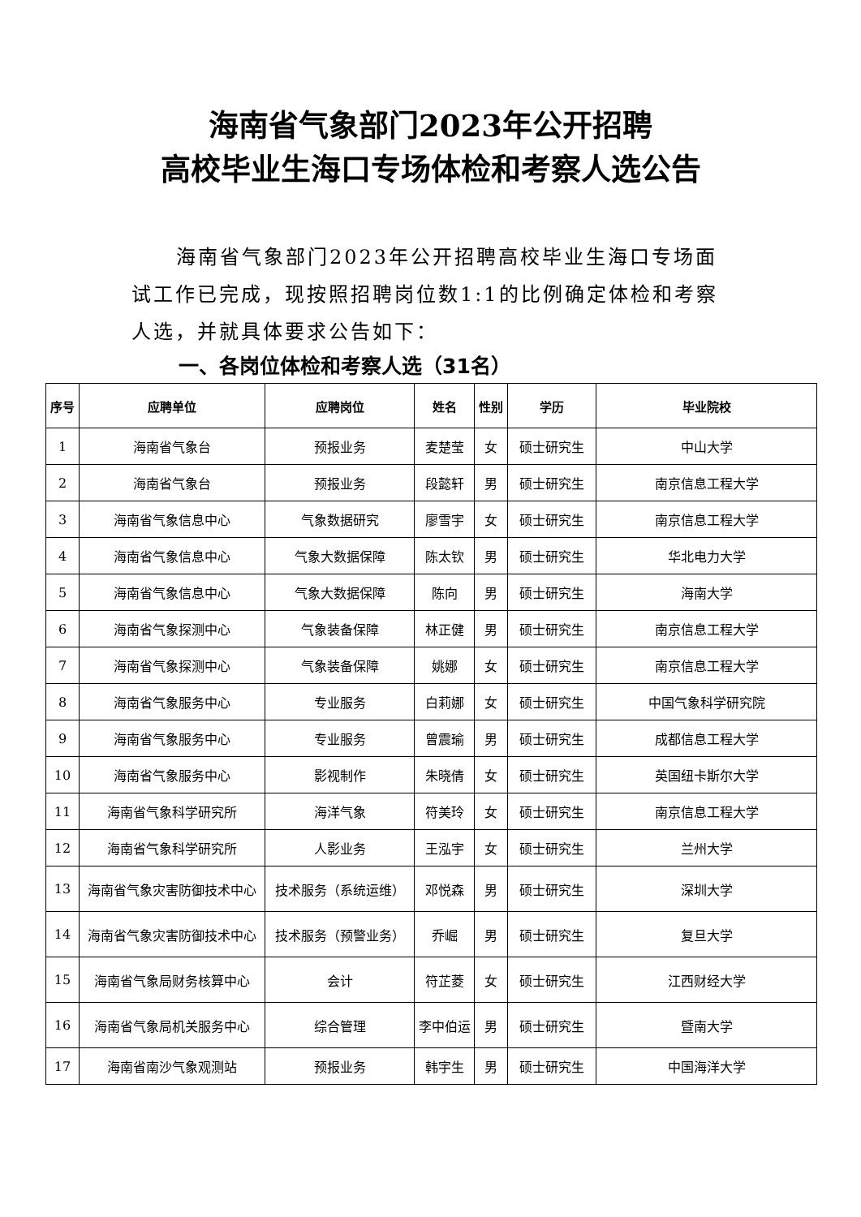海南省气象部门2023年公开招聘
高校毕业生海口专场体检和考察人选公告
海南省气象部门2023年公开招聘高校毕业生海口专场面试工作已完成，现按照招聘岗位数1:1的比例确定体检和考察人选，并就具体要求公告如下：
一、各岗位体检和考察人选（31名）
| 序号 | 应聘单位 | 应聘岗位 | 姓名 | 性别 | 学历 | 毕业院校 |
| --- | --- | --- | --- | --- | --- | --- |
| 1 | 海南省气象台 | 预报业务 | 麦楚莹 | 女 | 硕士研究生 | 中山大学 |
| 2 | 海南省气象台 | 预报业务 | 段懿轩 | 男 | 硕士研究生 | 南京信息工程大学 |
| 3 | 海南省气象信息中心 | 气象数据研究 | 廖雪宇 | 女 | 硕士研究生 | 南京信息工程大学 |
| 4 | 海南省气象信息中心 | 气象大数据保障 | 陈太钦 | 男 | 硕士研究生 | 华北电力大学 |
| 5 | 海南省气象信息中心 | 气象大数据保障 | 陈向 | 男 | 硕士研究生 | 海南大学 |
| 6 | 海南省气象探测中心 | 气象装备保障 | 林正健 | 男 | 硕士研究生 | 南京信息工程大学 |
| 7 | 海南省气象探测中心 | 气象装备保障 | 姚娜 | 女 | 硕士研究生 | 南京信息工程大学 |
| 8 | 海南省气象服务中心 | 专业服务 | 白莉娜 | 女 | 硕士研究生 | 中国气象科学研究院 |
| 9 | 海南省气象服务中心 | 专业服务 | 曾震瑜 | 男 | 硕士研究生 | 成都信息工程大学 |
| 10 | 海南省气象服务中心 | 影视制作 | 朱晓倩 | 女 | 硕士研究生 | 英国纽卡斯尔大学 |
| 11 | 海南省气象科学研究所 | 海洋气象 | 符美玲 | 女 | 硕士研究生 | 南京信息工程大学 |
| 12 | 海南省气象科学研究所 | 人影业务 | 王泓宇 | 女 | 硕士研究生 | 兰州大学 |
| 13 | 海南省气象灾害防御技术中心 | 技术服务（系统运维） | 邓悦森 | 男 | 硕士研究生 | 深圳大学 |
| 14 | 海南省气象灾害防御技术中心 | 技术服务（预警业务） | 乔崛 | 男 | 硕士研究生 | 复旦大学 |
| 15 | 海南省气象局财务核算中心 | 会计 | 符芷菱 | 女 | 硕士研究生 | 江西财经大学 |
| 16 | 海南省气象局机关服务中心 | 综合管理 | 李中伯运 | 男 | 硕士研究生 | 暨南大学 |
| 17 | 海南省南沙气象观测站 | 预报业务 | 韩宇生 | 男 | 硕士研究生 | 中国海洋大学 |